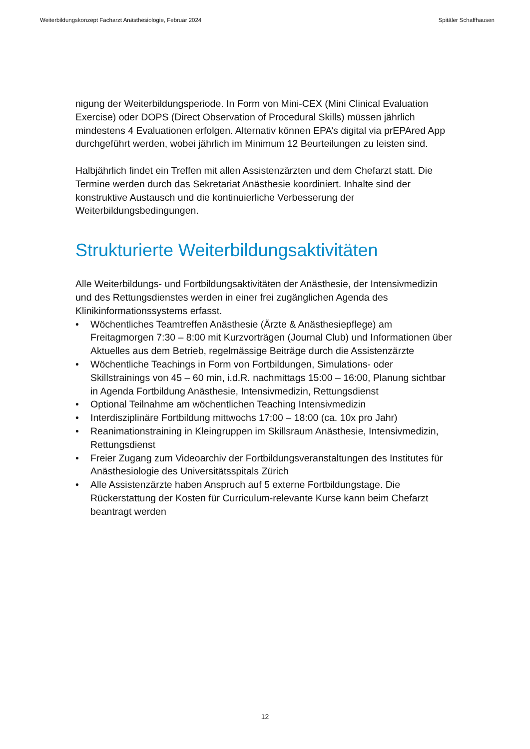Weiterbildungskonzept Facharzt Anästhesiologie, Februar 2024 Spitäler Schaffhausen
nigung der Weiterbildungsperiode. In Form von Mini-CEX (Mini Clinical Evaluation Exercise) oder DOPS (Direct Observation of Procedural Skills) müssen jährlich mindestens 4 Evaluationen erfolgen. Alternativ können EPA’s digital via prEPAred App durchgeführt werden, wobei jährlich im Minimum 12 Beurteilungen zu leisten sind.
Halbjährlich findet ein Treffen mit allen Assistenzärzten und dem Chefarzt statt. Die Termine werden durch das Sekretariat Anästhesie koordiniert. Inhalte sind der konstruktive Austausch und die kontinuierliche Verbesserung der Weiterbildungsbedingungen.
Strukturierte Weiterbildungsaktivitäten
Alle Weiterbildungs- und Fortbildungsaktivitäten der Anästhesie, der Intensivmedizin und des Rettungsdienstes werden in einer frei zugänglichen Agenda des Klinikinformationssystems erfasst.
• Wöchentliches Teamtreffen Anästhesie (Ärzte & Anästhesiepflege) am Freitagmorgen 7:30 – 8:00 mit Kurzvorträgen (Journal Club) und Informationen über Aktuelles aus dem Betrieb, regelmässige Beiträge durch die Assistenzärzte
• Wöchentliche Teachings in Form von Fortbildungen, Simulations- oder Skillstrainings von 45 – 60 min, i.d.R. nachmittags 15:00 – 16:00, Planung sichtbar in Agenda Fortbildung Anästhesie, Intensivmedizin, Rettungsdienst
• Optional Teilnahme am wöchentlichen Teaching Intensivmedizin
• Interdisziplinäre Fortbildung mittwochs 17:00 – 18:00 (ca. 10x pro Jahr)
• Reanimationstraining in Kleingruppen im Skillsraum Anästhesie, Intensivmedizin, Rettungsdienst
• Freier Zugang zum Videoarchiv der Fortbildungsveranstaltungen des Institutes für Anästhesiologie des Universitätsspitals Zürich
• Alle Assistenzärzte haben Anspruch auf 5 externe Fortbildungstage. Die Rückerstattung der Kosten für Curriculum-relevante Kurse kann beim Chefarzt beantragt werden
12